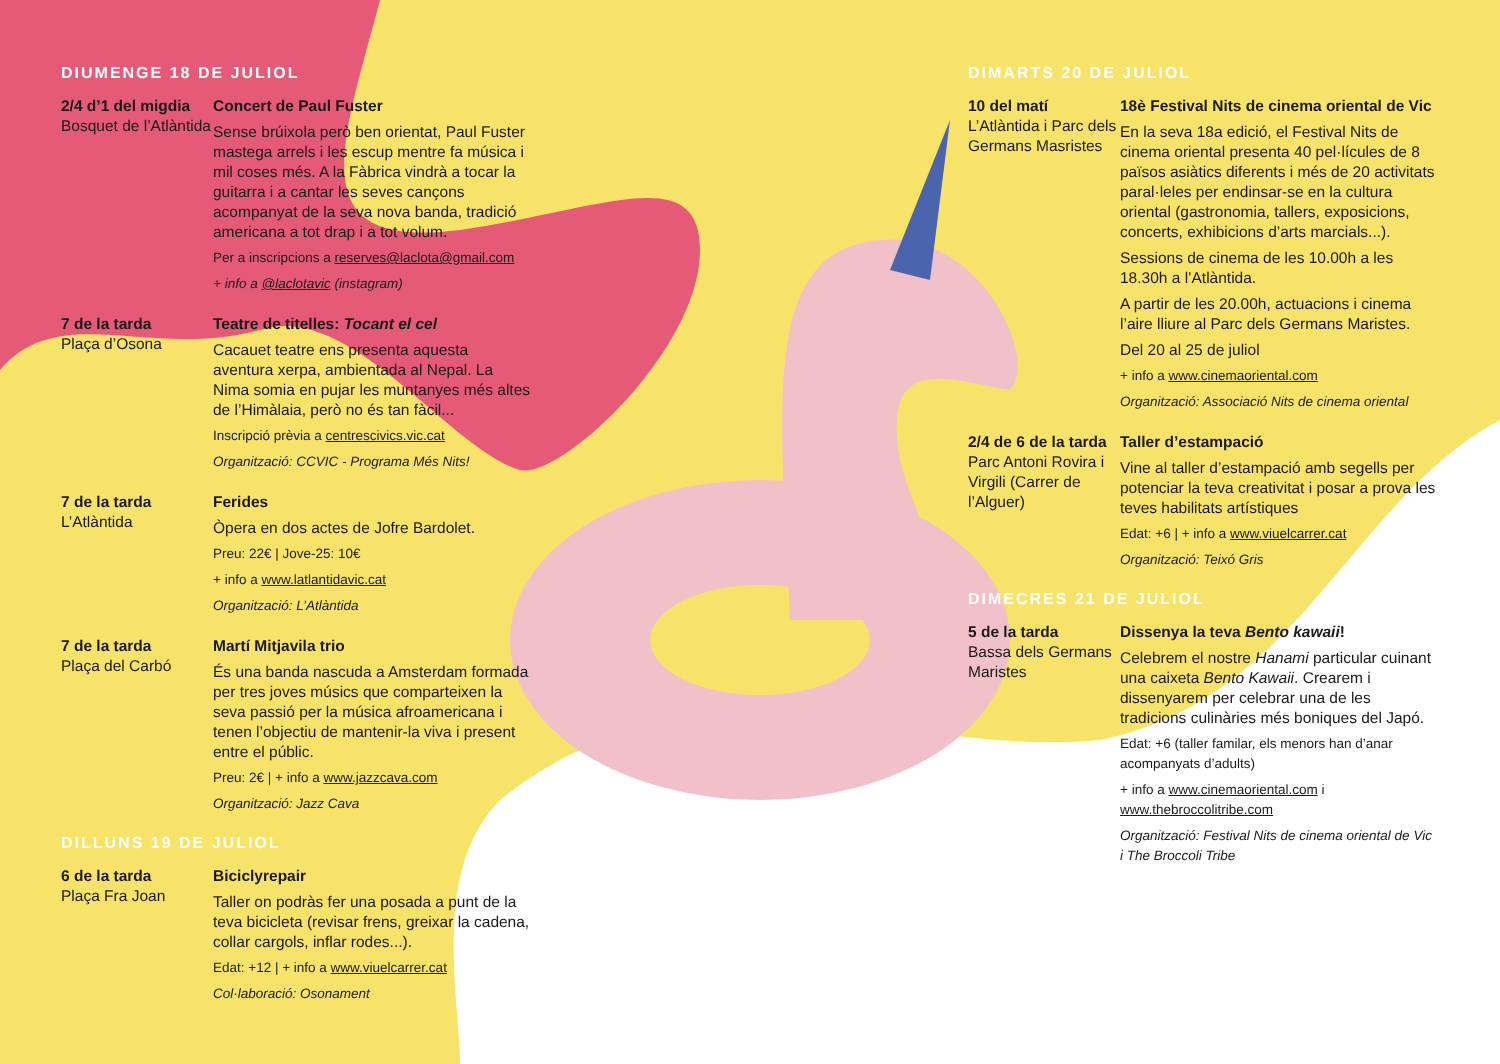DIUMENGE 18 DE JULIOL
2/4 d’1 del migdia
Bosquet de l’Atlàntida
Concert de Paul Fuster
Sense brúixola però ben orientat, Paul Fuster mastega arrels i les escup mentre fa música i mil coses més. A la Fàbrica vindrà a tocar la guitarra i a cantar les seves cançons acompanyat de la seva nova banda, tradició americana a tot drap i a tot volum.
Per a inscripcions a reserves@laclota@gmail.com
+ info a @laclotavic (instagram)
7 de la tarda
Plaça d’Osona
Teatre de titelles: Tocant el cel
Cacauet teatre ens presenta aquesta aventura xerpa, ambientada al Nepal. La Nima somia en pujar les muntanyes més altes de l’Himàlaia, però no és tan fàcil...
Inscripció prèvia a centrescivics.vic.cat
Organització: CCVIC - Programa Més Nits!
7 de la tarda
L’Atlàntida
Ferides
Òpera en dos actes de Jofre Bardolet.
Preu: 22€ | Jove-25: 10€
+ info a www.latlantidavic.cat
Organització: L’Atlàntida
7 de la tarda
Plaça del Carbó
Martí Mitjavila trio
És una banda nascuda a Amsterdam formada per tres joves músics que comparteixen la seva passió per la música afroamericana i tenen l’objectiu de mantenir-la viva i present entre el públic.
Preu: 2€ | + info a www.jazzcava.com
Organització: Jazz Cava
DILLUNS 19 DE JULIOL
6 de la tarda
Plaça Fra Joan
Biciclyrepair
Taller on podràs fer una posada a punt de la teva bicicleta (revisar frens, greixar la cadena, collar cargols, inflar rodes...).
Edat: +12 | + info a www.viuelcarrer.cat
Col·laboració: Osonament
DIMARTS 20 DE JULIOL
10 del matí
L’Atlàntida i Parc dels Germans Masristes
18è Festival Nits de cinema oriental de Vic
En la seva 18a edició, el Festival Nits de cinema oriental presenta 40 pel·lícules de 8 països asiàtics diferents i més de 20 activitats paral·leles per endinsar-se en la cultura oriental (gastronomia, tallers, exposicions, concerts, exhibicions d’arts marcials...).
Sessions de cinema de les 10.00h a les 18.30h a l’Atlàntida.
A partir de les 20.00h, actuacions i cinema l’aire lliure al Parc dels Germans Maristes.
Del 20 al 25 de juliol
+ info a www.cinemaoriental.com
Organització: Associació Nits de cinema oriental
2/4 de 6 de la tarda
Parc Antoni Rovira i Virgili (Carrer de l’Alguer)
Taller d’estampació
Vine al taller d’estampació amb segells per potenciar la teva creativitat i posar a prova les teves habilitats artístiques
Edat: +6 | + info a www.viuelcarrer.cat
Organització: Teixó Gris
DIMECRES 21 DE JULIOL
5 de la tarda
Bassa dels Germans Maristes
Dissenya la teva Bento kawaii!
Celebrem el nostre Hanami particular cuinant una caixeta Bento Kawaii. Crearem i dissenyarem per celebrar una de les tradicions culinàries més boniques del Japó.
Edat: +6 (taller familar, els menors han d’anar acompanyats d’adults)
+ info a www.cinemaoriental.com i www.thebroccolitribe.com
Organització: Festival Nits de cinema oriental de Vic i The Broccoli Tribe